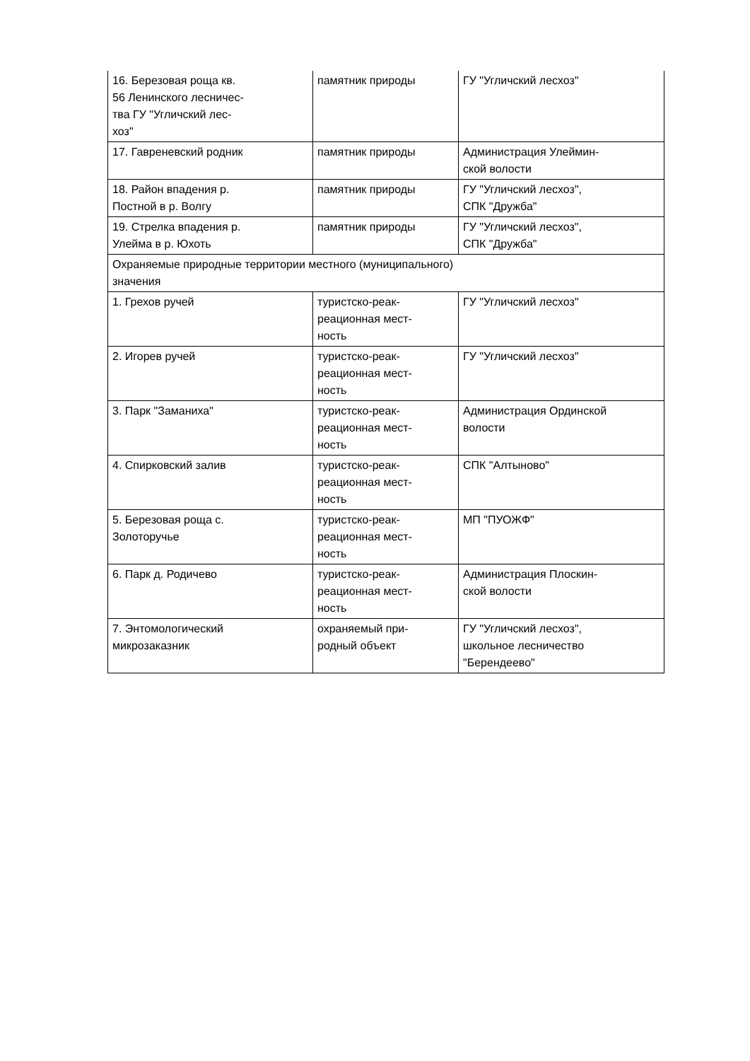| 16. Березовая роща кв. 56 Ленинского лесничес- тва ГУ "Угличский лес- хоз" | памятник природы | ГУ "Угличский лесхоз" |
| 17. Гавреневский родник | памятник природы | Администрация Улеймин- ской волости |
| 18. Район впадения р. Постной в р. Волгу | памятник природы | ГУ "Угличский лесхоз", СПК "Дружба" |
| 19. Стрелка впадения р. Улейма в р. Юхоть | памятник природы | ГУ "Угличский лесхоз", СПК "Дружба" |
| Охраняемые природные территории местного (муниципального) значения | | |
| 1. Грехов ручей | туристско-реак- реационная мест- ность | ГУ "Угличский лесхоз" |
| 2. Игорев ручей | туристско-реак- реационная мест- ность | ГУ "Угличский лесхоз" |
| 3. Парк "Заманиха" | туристско-реак- реационная мест- ность | Администрация Ординской волости |
| 4. Спирковский залив | туристско-реак- реационная мест- ность | СПК "Алтыново" |
| 5. Березовая роща с. Золоторучье | туристско-реак- реационная мест- ность | МП "ПУОЖФ" |
| 6. Парк д. Родичево | туристско-реак- реационная мест- ность | Администрация Плоскин- ской волости |
| 7. Энтомологический микрозаказник | охраняемый при- родный объект | ГУ "Угличский лесхоз", школьное лесничество "Берендеево" |